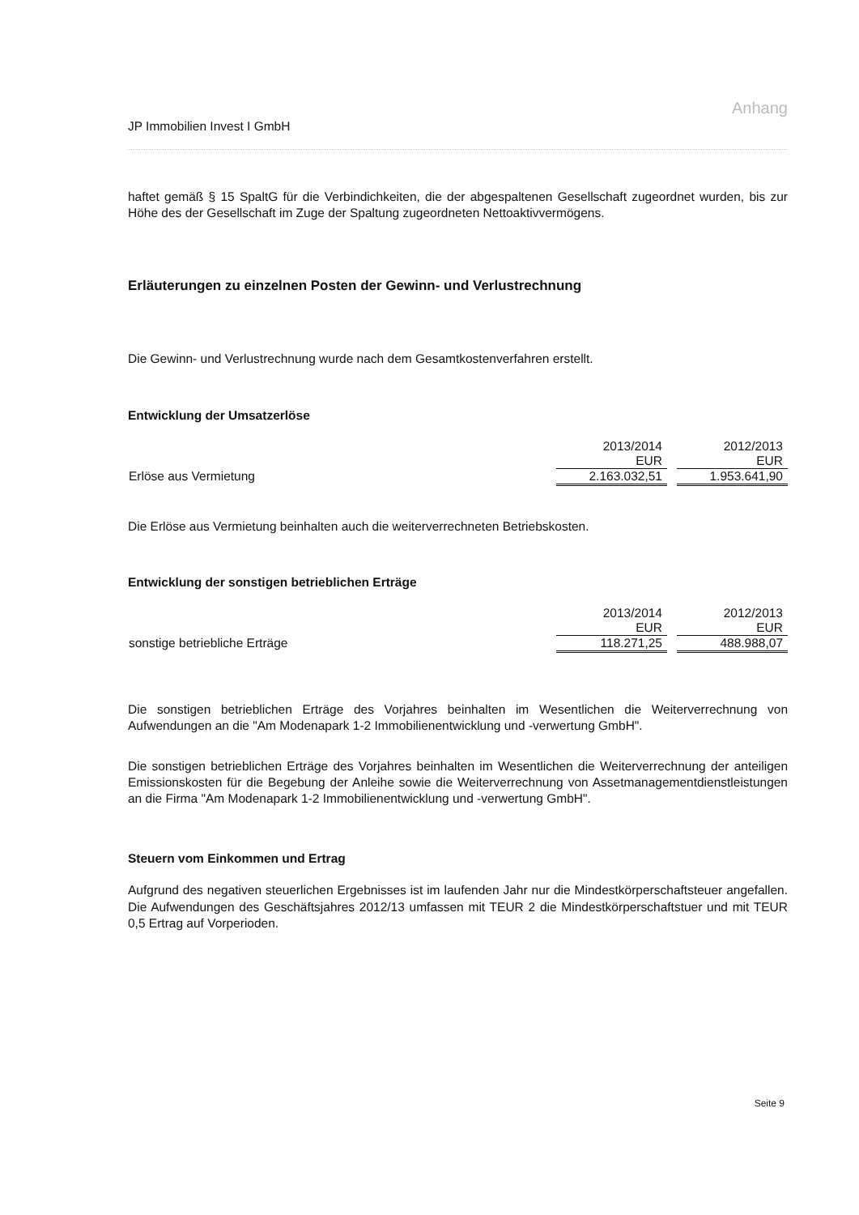Anhang
JP Immobilien Invest I GmbH
haftet gemäß § 15 SpaltG für die Verbindichkeiten, die der abgespaltenen Gesellschaft zugeordnet wurden, bis zur Höhe des der Gesellschaft im Zuge der Spaltung zugeordneten Nettoaktivvermögens.
Erläuterungen zu einzelnen Posten der Gewinn- und Verlustrechnung
Die Gewinn- und Verlustrechnung wurde nach dem Gesamtkostenverfahren erstellt.
Entwicklung der Umsatzerlöse
| | 2013/2014 EUR | | 2012/2013 EUR |
| Erlöse aus Vermietung | 2.163.032,51 | | 1.953.641,90 |
Die Erlöse aus Vermietung beinhalten auch die weiterverrechneten Betriebskosten.
Entwicklung der sonstigen betrieblichen Erträge
| | 2013/2014 EUR | | 2012/2013 EUR |
| sonstige betriebliche Erträge | 118.271,25 | | 488.988,07 |
Die sonstigen betrieblichen Erträge des Vorjahres beinhalten im Wesentlichen die Weiterverrechnung von Aufwendungen an die "Am Modenapark 1-2 Immobilienentwicklung und -verwertung GmbH".
Die sonstigen betrieblichen Erträge des Vorjahres beinhalten im Wesentlichen die Weiterverrechnung der anteiligen Emissionskosten für die Begebung der Anleihe sowie die Weiterverrechnung von Assetmanagementdienstleistungen an die Firma "Am Modenapark 1-2 Immobilienentwicklung und -verwertung GmbH".
Steuern vom Einkommen und Ertrag
Aufgrund des negativen steuerlichen Ergebnisses ist im laufenden Jahr nur die Mindestkörperschaftsteuer angefallen. Die Aufwendungen des Geschäftsjahres 2012/13 umfassen mit TEUR 2 die Mindestkörperschaftstuer und mit TEUR 0,5 Ertrag auf Vorperioden.
Seite 9